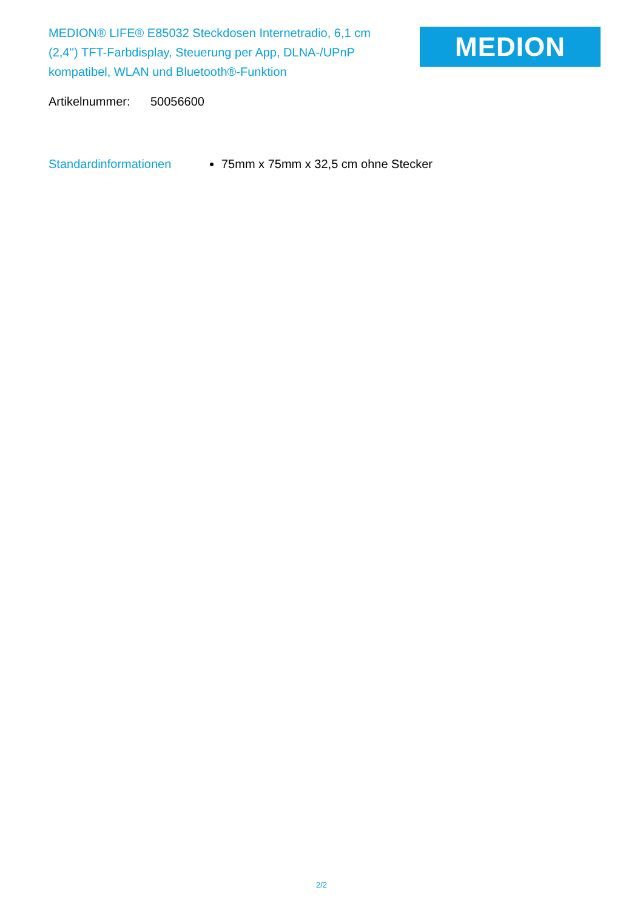MEDION® LIFE® E85032 Steckdosen Internetradio, 6,1 cm (2,4'') TFT-Farbdisplay, Steuerung per App, DLNA-/UPnP kompatibel, WLAN und Bluetooth®-Funktion
MEDION
Artikelnummer: 50056600
Standardinformationen 75mm x 75mm x 32,5 cm ohne Stecker
2/2